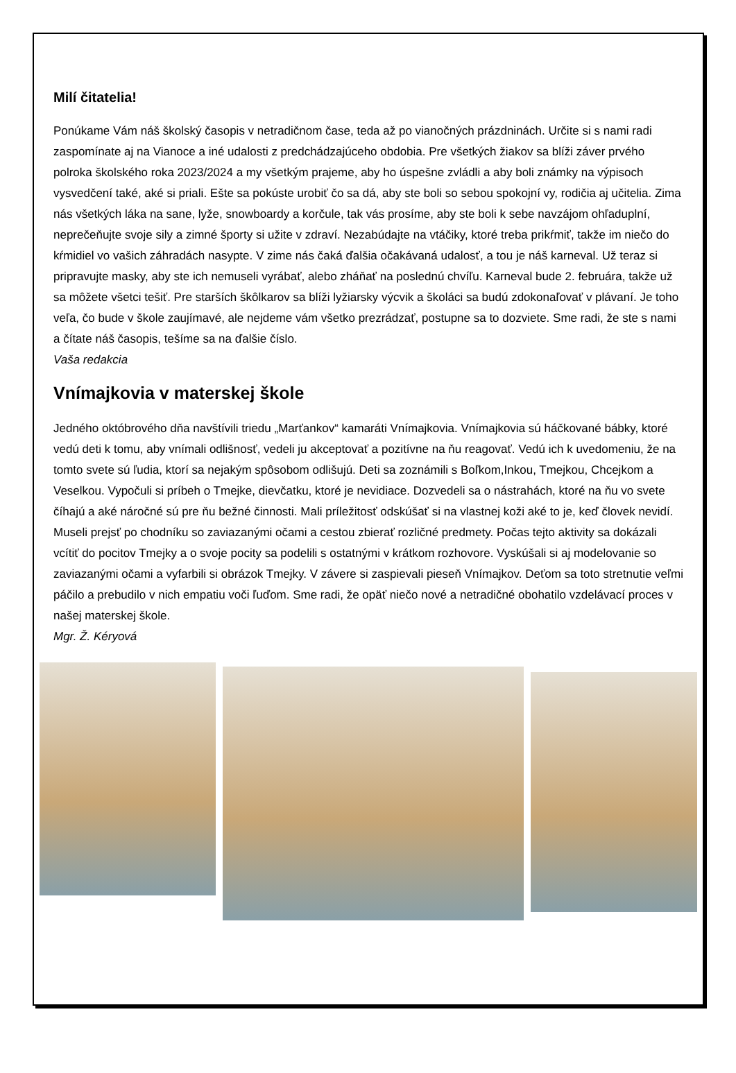Milí čitatelia!
Ponúkame Vám náš školský časopis v netradičnom čase, teda až po vianočných prázdninách. Určite si s nami radi zaspomínate aj na Vianoce a iné udalosti z predchádzajúceho obdobia. Pre všetkých žiakov sa blíži záver prvého polroka školského roka 2023/2024 a my všetkým prajeme, aby ho úspešne zvládli a aby boli známky na výpisoch vysvedčení také, aké si priali. Ešte sa pokúste urobiť čo sa dá, aby ste boli so sebou spokojní vy, rodičia aj učitelia. Zima nás všetkých láka na sane, lyže, snowboardy a korčule, tak vás prosíme, aby ste boli k sebe navzájom ohľaduplní, neprečeňujte svoje sily a zimné športy si užite v zdraví. Nezabúdajte na vtáčiky, ktoré treba prikŕmiť, takže im niečo do kŕmidiel vo vašich záhradách nasypte. V zime nás čaká ďalšia očakávaná udalosť, a tou je náš karneval. Už teraz si pripravujte masky, aby ste ich nemuseli vyrábať, alebo zháňať na poslednú chvíľu. Karneval bude 2. februára, takže už sa môžete všetci tešiť. Pre starších škôlkarov sa blíži lyžiarsky výcvik a školáci sa budú zdokonaľovať v plávaní. Je toho veľa, čo bude v škole zaujímavé, ale nejdeme vám všetko prezrádzať, postupne sa to dozviete. Sme radi, že ste s nami a čítate náš časopis, tešíme sa na ďalšie číslo.
Vaša redakcia
Vnímajkovia v materskej škole
Jedného októbrového dňa navštívili triedu „Marťankov“ kamaráti Vnímajkovia. Vnímajkovia sú háčkované bábky, ktoré vedú deti k tomu, aby vnímali odlišnosť, vedeli ju akceptovať a pozitívne na ňu reagovať. Vedú ich k uvedomeniu, že na tomto svete sú ľudia, ktorí sa nejakým spôsobom odlišujú. Deti sa zoznámili s Boľkom,Inkou, Tmejkou, Chcejkom a Veselkou. Vypočuli si príbeh o Tmejke, dievčatku, ktoré je nevidiace. Dozvedeli sa o nástrahách, ktoré na ňu vo svete číhajú a aké náročné sú pre ňu bežné činnosti. Mali príležitosť odskúšať si na vlastnej koži aké to je, keď človek nevidí. Museli prejsť po chodníku so zaviazanými očami a cestou zbierať rozličné predmety. Počas tejto aktivity sa dokázali vcítiť do pocitov Tmejky a o svoje pocity sa podelili s ostatnými v krátkom rozhovore. Vyskúšali si aj modelovanie so zaviazanými očami a vyfarbili si obrázok Tmejky. V závere si zaspievali pieseň Vnímajkov. Deťom sa toto stretnutie veľmi páčilo a prebudilo v nich empatiu voči ľuďom. Sme radi, že opäť niečo nové a netradičné obohatilo vzdelávací proces v našej materskej škole.
Mgr. Ž. Kéryová